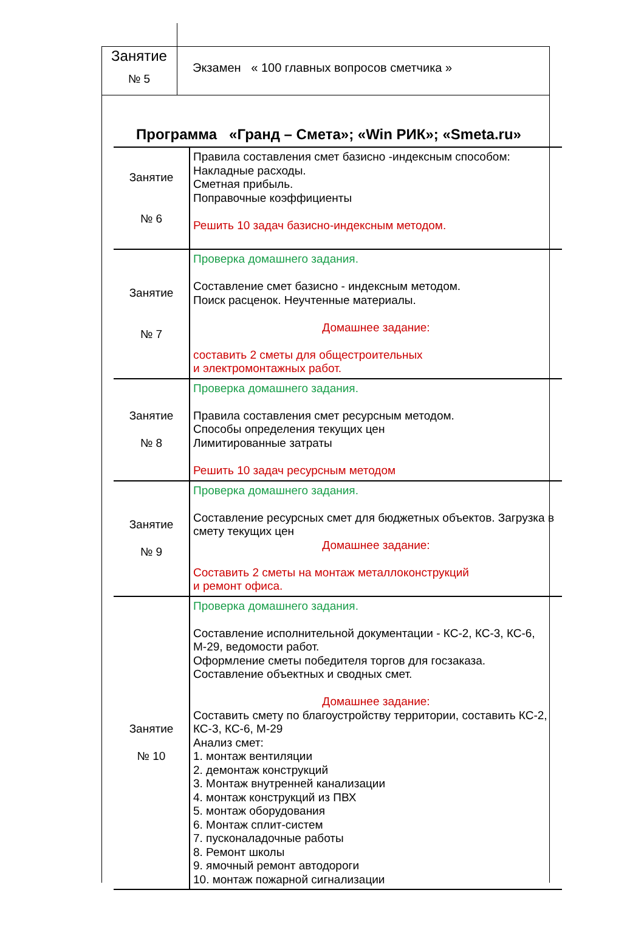Занятие
№ 5
Экзамен « 100 главных вопросов сметчика »
Программа «Гранд – Смета»; «Win РИК»; «Smeta.ru»
| Занятие № 6 | Правила составления смет базисно -индексным способом: Накладные расходы. Сметная прибыль. Поправочные коэффициенты Решить 10 задач базисно-индексным методом. |
| Занятие № 7 | Проверка домашнего задания. Составление смет базисно - индексным методом. Поиск расценок. Неучтенные материалы. Домашнее задание: составить 2 сметы для общестроительных и электромонтажных работ. |
| Занятие № 8 | Проверка домашнего задания. Правила составления смет ресурсным методом. Способы определения текущих цен Лимитированные затраты Решить 10 задач ресурсным методом |
| Занятие № 9 | Проверка домашнего задания. Составление ресурсных смет для бюджетных объектов. Загрузка в смету текущих цен Домашнее задание: Составить 2 сметы на монтаж металлоконструкций и ремонт офиса. |
| Занятие № 10 | Проверка домашнего задания. Составление исполнительной документации - КС-2, КС-3, КС-6, М-29, ведомости работ. Оформление сметы победителя торгов для госзаказа. Составление объектных и сводных смет. Домашнее задание: Составить смету по благоустройству территории, составить КС-2, КС-3, КС-6, М-29 Анализ смет: 1. монтаж вентиляции 2. демонтаж конструкций 3. Монтаж внутренней канализации 4. монтаж конструкций из ПВХ 5. монтаж оборудования 6. Монтаж сплит-систем 7. пусконаладочные работы 8. Ремонт школы 9. ямочный ремонт автодороги 10. монтаж пожарной сигнализации |